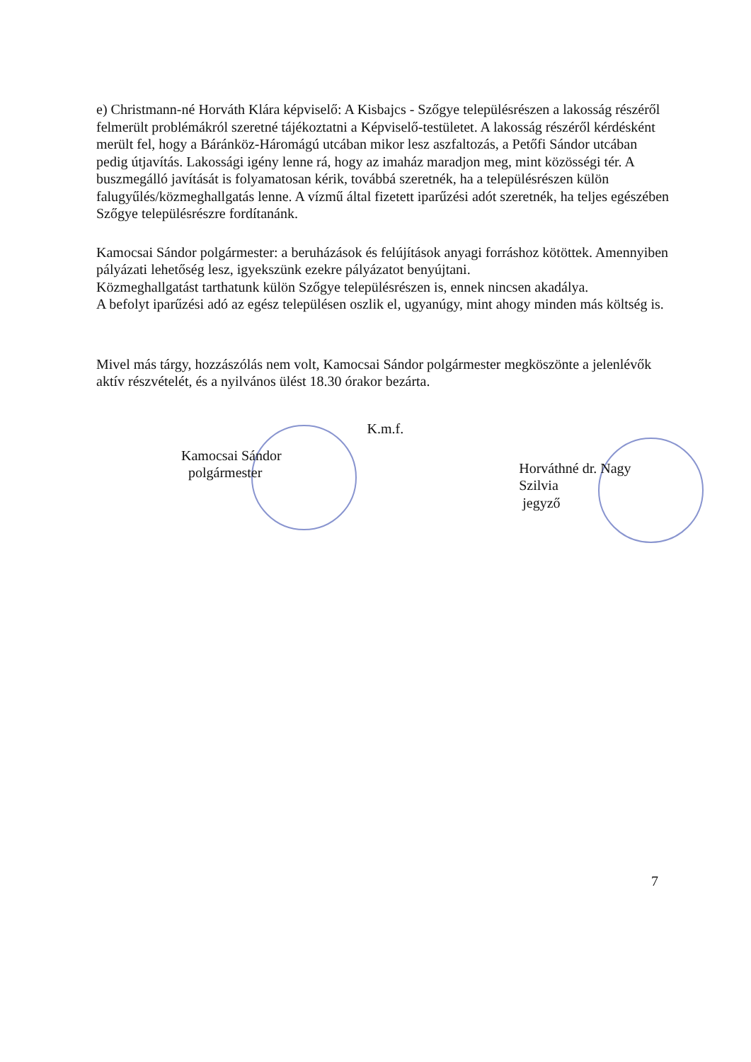e) Christmann-né Horváth Klára képviselő: A Kisbajcs - Szőgye településrészen a lakosság részéről felmerült problémákról szeretné tájékoztatni a Képviselő-testületet. A lakosság részéről kérdésként merült fel, hogy a Báránköz-Háromágú utcában mikor lesz aszfaltozás, a Petőfi Sándor utcában pedig útjavítás. Lakossági igény lenne rá, hogy az imaház maradjon meg, mint közösségi tér. A buszmegálló javítását is folyamatosan kérik, továbbá szeretnék, ha a településrészen külön falugyűlés/közmeghallgatás lenne. A vízmű által fizetett iparűzési adót szeretnék, ha teljes egészében Szőgye településrészre fordítanánk.
Kamocsai Sándor polgármester: a beruházások és felújítások anyagi forráshoz kötöttek. Amennyiben pályázati lehetőség lesz, igyekszünk ezekre pályázatot benyújtani.
Közmeghallgatást tarthatunk külön Szőgye településrészen is, ennek nincsen akadálya.
A befolyt iparűzési adó az egész településen oszlik el, ugyanúgy, mint ahogy minden más költség is.
Mivel más tárgy, hozzászólás nem volt, Kamocsai Sándor polgármester megköszönte a jelenlévők aktív részvételét, és a nyilvános ülést 18.30 órakor bezárta.
Kamocsai Sándor
polgármester
K.m.f.
Horváthné dr. Nagy Szilvia
jegyző
7